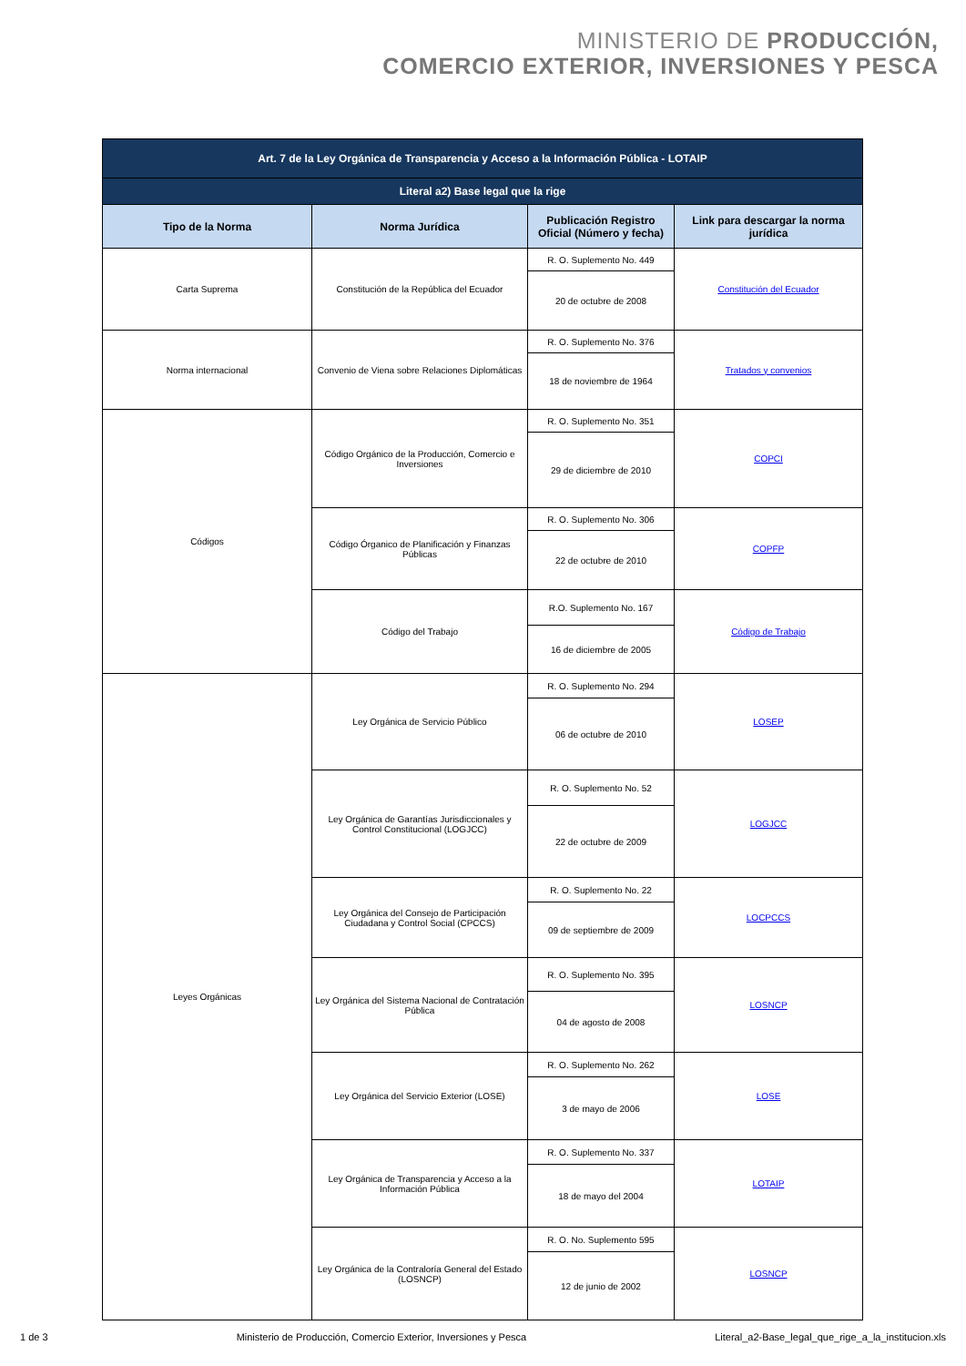MINISTERIO DE PRODUCCIÓN,
COMERCIO EXTERIOR, INVERSIONES Y PESCA
| Art. 7 de la Ley Orgánica de Transparencia y Acceso a la Información Pública - LOTAIP | | | |
| --- | --- | --- | --- |
| Literal a2) Base legal que la rige | | | |
| Tipo de la Norma | Norma Jurídica | Publicación Registro Oficial (Número y fecha) | Link para descargar la norma jurídica |
| Carta Suprema | Constitución de la República del Ecuador | R. O. Suplemento No. 449 | Constitución del Ecuador |
| | | 20 de octubre de 2008 | |
| Norma internacional | Convenio de Viena sobre Relaciones Diplomáticas | R. O. Suplemento No. 376 | Tratados y convenios |
| | | 18 de noviembre de 1964 | |
| Códigos | Código Orgánico de la Producción, Comercio e Inversiones | R. O. Suplemento No. 351 | COPCI |
| | | 29 de diciembre de 2010 | |
| | Código Órganico de Planificación y Finanzas Públicas | R. O. Suplemento No. 306 | COPFP |
| | | 22 de octubre de 2010 | |
| | Código del Trabajo | R.O. Suplemento No. 167 | Código de Trabajo |
| | | 16 de diciembre de 2005 | |
| Leyes Orgánicas | Ley Orgánica de Servicio Público | R. O. Suplemento No. 294 | LOSEP |
| | | 06 de octubre de 2010 | |
| | Ley Orgánica de Garantías Jurisdiccionales y Control Constitucional (LOGJCC) | R. O. Suplemento No. 52 | LOGJCC |
| | | 22 de octubre de 2009 | |
| | Ley Orgánica del Consejo de Participación Ciudadana y Control Social (CPCCS) | R. O. Suplemento No. 22 | LOCPCCS |
| | | 09 de septiembre de 2009 | |
| | Ley Orgánica del Sistema Nacional de Contratación Pública | R. O. Suplemento No. 395 | LOSNCP |
| | | 04 de agosto de 2008 | |
| | Ley Orgánica del Servicio Exterior (LOSE) | R. O. Suplemento No. 262 | LOSE |
| | | 3 de mayo de 2006 | |
| | Ley Orgánica de Transparencia y Acceso a la Información Pública | R. O. Suplemento No. 337 | LOTAIP |
| | | 18 de mayo del 2004 | |
| | Ley Orgánica de la Contraloría General del Estado (LOSNCP) | R. O. No. Suplemento 595 | LOSNCP |
| | | 12 de junio de 2002 | |
1 de 3 Ministerio de Producción, Comercio Exterior, Inversiones y Pesca Literal_a2-Base_legal_que_rige_a_la_institucion.xls